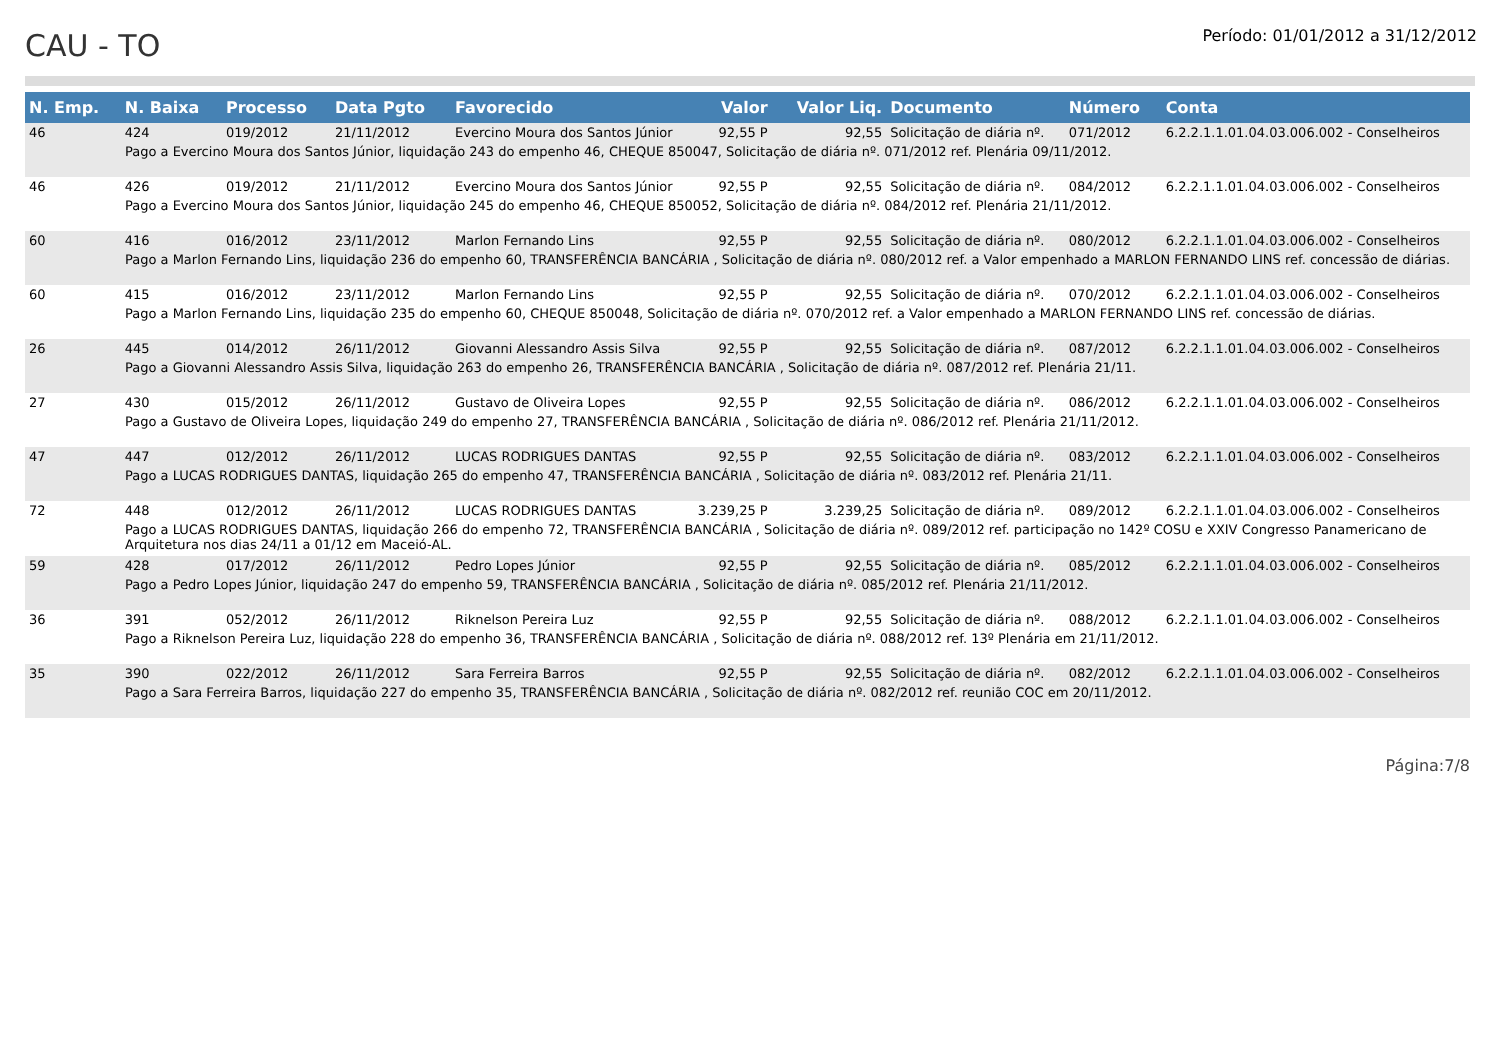CAU - TO
Período: 01/01/2012 a 31/12/2012
| N. Emp. | N. Baixa | Processo | Data Pgto | Favorecido | Valor | Valor Liq. | Documento | Número | Conta |
| --- | --- | --- | --- | --- | --- | --- | --- | --- | --- |
| 46 | 424 | 019/2012 | 21/11/2012 | Evercino Moura dos Santos Júnior | 92,55 P | 92,55 | Solicitação de diária nº. | 071/2012 | 6.2.2.1.1.01.04.03.006.002 - Conselheiros |
| Pago a Evercino Moura dos Santos Júnior, liquidação 243 do empenho 46, CHEQUE 850047, Solicitação de diária nº. 071/2012 ref. Plenária 09/11/2012. | | | | | | | | | |
| 46 | 426 | 019/2012 | 21/11/2012 | Evercino Moura dos Santos Júnior | 92,55 P | 92,55 | Solicitação de diária nº. | 084/2012 | 6.2.2.1.1.01.04.03.006.002 - Conselheiros |
| Pago a Evercino Moura dos Santos Júnior, liquidação 245 do empenho 46, CHEQUE 850052, Solicitação de diária nº. 084/2012 ref. Plenária 21/11/2012. | | | | | | | | | |
| 60 | 416 | 016/2012 | 23/11/2012 | Marlon Fernando Lins | 92,55 P | 92,55 | Solicitação de diária nº. | 080/2012 | 6.2.2.1.1.01.04.03.006.002 - Conselheiros |
| Pago a Marlon Fernando Lins, liquidação 236 do empenho 60, TRANSFERÊNCIA BANCÁRIA , Solicitação de diária nº. 080/2012 ref. a Valor empenhado a MARLON FERNANDO LINS ref. concessão de diárias. | | | | | | | | | |
| 60 | 415 | 016/2012 | 23/11/2012 | Marlon Fernando Lins | 92,55 P | 92,55 | Solicitação de diária nº. | 070/2012 | 6.2.2.1.1.01.04.03.006.002 - Conselheiros |
| Pago a Marlon Fernando Lins, liquidação 235 do empenho 60, CHEQUE 850048, Solicitação de diária nº. 070/2012 ref. a Valor empenhado a MARLON FERNANDO LINS ref. concessão de diárias. | | | | | | | | | |
| 26 | 445 | 014/2012 | 26/11/2012 | Giovanni Alessandro Assis Silva | 92,55 P | 92,55 | Solicitação de diária nº. | 087/2012 | 6.2.2.1.1.01.04.03.006.002 - Conselheiros |
| Pago a Giovanni Alessandro Assis Silva, liquidação 263 do empenho 26, TRANSFERÊNCIA BANCÁRIA , Solicitação de diária nº. 087/2012 ref. Plenária 21/11. | | | | | | | | | |
| 27 | 430 | 015/2012 | 26/11/2012 | Gustavo de Oliveira Lopes | 92,55 P | 92,55 | Solicitação de diária nº. | 086/2012 | 6.2.2.1.1.01.04.03.006.002 - Conselheiros |
| Pago a Gustavo de Oliveira Lopes, liquidação 249 do empenho 27, TRANSFERÊNCIA BANCÁRIA , Solicitação de diária nº. 086/2012 ref. Plenária 21/11/2012. | | | | | | | | | |
| 47 | 447 | 012/2012 | 26/11/2012 | LUCAS RODRIGUES DANTAS | 92,55 P | 92,55 | Solicitação de diária nº. | 083/2012 | 6.2.2.1.1.01.04.03.006.002 - Conselheiros |
| Pago a LUCAS RODRIGUES DANTAS, liquidação 265 do empenho 47, TRANSFERÊNCIA BANCÁRIA , Solicitação de diária nº. 083/2012 ref. Plenária 21/11. | | | | | | | | | |
| 72 | 448 | 012/2012 | 26/11/2012 | LUCAS RODRIGUES DANTAS | 3.239,25 P | 3.239,25 | Solicitação de diária nº. | 089/2012 | 6.2.2.1.1.01.04.03.006.002 - Conselheiros |
| Pago a LUCAS RODRIGUES DANTAS, liquidação 266 do empenho 72, TRANSFERÊNCIA BANCÁRIA , Solicitação de diária nº. 089/2012 ref. participação no 142º COSU e XXIV Congresso Panamericano de Arquitetura nos dias 24/11 a 01/12 em Maceió-AL. | | | | | | | | | |
| 59 | 428 | 017/2012 | 26/11/2012 | Pedro Lopes Júnior | 92,55 P | 92,55 | Solicitação de diária nº. | 085/2012 | 6.2.2.1.1.01.04.03.006.002 - Conselheiros |
| Pago a Pedro Lopes Júnior, liquidação 247 do empenho 59, TRANSFERÊNCIA BANCÁRIA , Solicitação de diária nº. 085/2012 ref. Plenária 21/11/2012. | | | | | | | | | |
| 36 | 391 | 052/2012 | 26/11/2012 | Riknelson Pereira Luz | 92,55 P | 92,55 | Solicitação de diária nº. | 088/2012 | 6.2.2.1.1.01.04.03.006.002 - Conselheiros |
| Pago a Riknelson Pereira Luz, liquidação 228 do empenho 36, TRANSFERÊNCIA BANCÁRIA , Solicitação de diária nº. 088/2012 ref. 13º Plenária em 21/11/2012. | | | | | | | | | |
| 35 | 390 | 022/2012 | 26/11/2012 | Sara Ferreira Barros | 92,55 P | 92,55 | Solicitação de diária nº. | 082/2012 | 6.2.2.1.1.01.04.03.006.002 - Conselheiros |
| Pago a Sara Ferreira Barros, liquidação 227 do empenho 35, TRANSFERÊNCIA BANCÁRIA , Solicitação de diária nº. 082/2012 ref. reunião COC em 20/11/2012. | | | | | | | | | |
Página:7/8